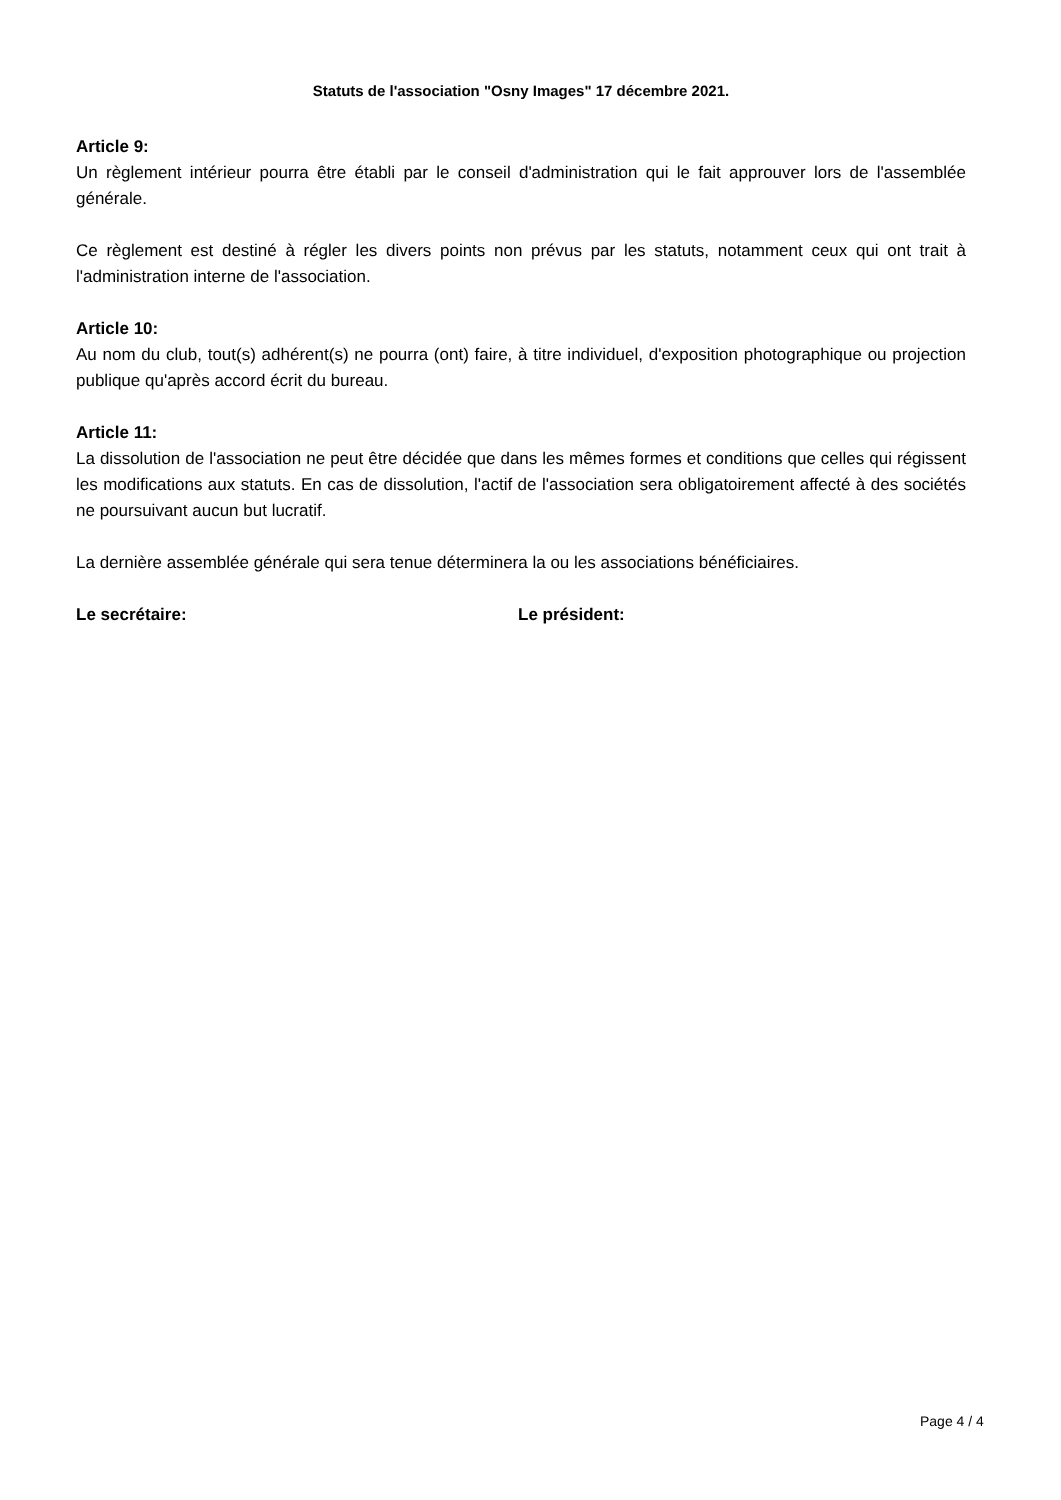Statuts de l'association "Osny Images" 17 décembre 2021.
Article 9:
Un règlement intérieur pourra être établi par le conseil d'administration qui le fait approuver lors de l'assemblée générale.
Ce règlement est destiné à régler les divers points non prévus par les statuts, notamment ceux qui ont trait à l'administration interne de l'association.
Article 10:
Au nom du club, tout(s) adhérent(s) ne pourra (ont) faire, à titre individuel, d'exposition photographique ou projection publique qu'après accord écrit du bureau.
Article 11:
La dissolution de l'association ne peut être décidée que dans les mêmes formes et conditions que celles qui régissent les modifications aux statuts. En cas de dissolution, l'actif de l'association sera obligatoirement affecté à des sociétés ne poursuivant aucun but lucratif.
La dernière assemblée générale qui sera tenue déterminera la ou les associations bénéficiaires.
Le secrétaire: Le président:
Page 4 / 4